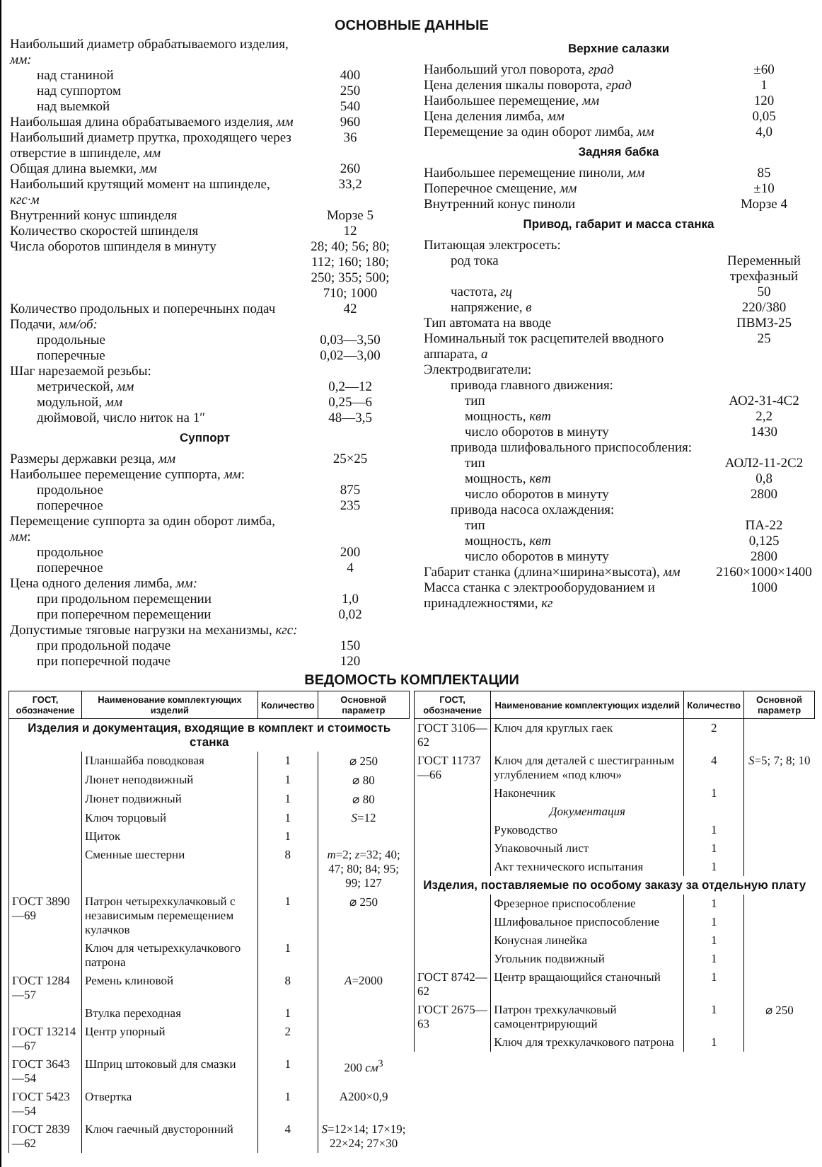ОСНОВНЫЕ ДАННЫЕ
| Наибольший диаметр обрабатываемого изделия, мм: | |
| над станиной | 400 |
| над суппортом | 250 |
| над выемкой | 540 |
| Наибольшая длина обрабатываемого изделия, мм | 960 |
| Наибольший диаметр прутка, проходящего через отверстие в шпинделе, мм | 36 |
| Общая длина выемки, мм | 260 |
| Наибольший крутящий момент на шпинделе, кгс·м | 33,2 |
| Внутренний конус шпинделя | Морзе 5 |
| Количество скоростей шпинделя | 12 |
| Числа оборотов шпинделя в минуту | 28; 40; 56; 80; 112; 160; 180; 250; 355; 500; 710; 1000 |
| Количество продольных и поперечнынх подач | 42 |
| Подачи, мм/об: | |
| продольные | 0,03—3,50 |
| поперечные | 0,02—3,00 |
| Шаг нарезаемой резьбы: | |
| метрической, мм | 0,2—12 |
| модульной, мм | 0,25—6 |
| дюймовой, число ниток на 1″ | 48—3,5 |
Суппорт
| Размеры державки резца, мм | 25×25 |
| Наибольшее перемещение суппорта, мм : | |
| продольное | 875 |
| поперечное | 235 |
| Перемещение суппорта за один оборот лимба, мм : | |
| продольное | 200 |
| поперечное | 4 |
| Цена одного деления лимба, мм: | |
| при продольном перемещении | 1,0 |
| при поперечном перемещении | 0,02 |
| Допустимые тяговые нагрузки на механизмы, кгс: | |
| при продольной подаче | 150 |
| при поперечной подаче | 120 |
Верхние салазки
| Наибольший угол поворота, град | ±60 |
| Цена деления шкалы поворота, град | 1 |
| Наибольшее перемещение, мм | 120 |
| Цена деления лимба, мм | 0,05 |
| Перемещение за один оборот лимба, мм | 4,0 |
Задняя бабка
| Наибольшее перемещение пиноли, мм | 85 |
| Поперечное смещение, мм | ±10 |
| Внутренний конус пиноли | Морзе 4 |
Привод, габарит и масса станка
| Питающая электросеть: | |
| род тока | Переменный трехфазный |
| частота, гц | 50 |
| напряжение, в | 220/380 |
| Тип автомата на вводе | ПВМЗ-25 |
| Номинальный ток расцепителей вводного аппарата, а | 25 |
| Электродвигатели: | |
| привода главного движения: | |
| тип | АО2-31-4С2 |
| мощность, квт | 2,2 |
| число оборотов в минуту | 1430 |
| привода шлифовального приспособления: | |
| тип | АОЛ2-11-2С2 |
| мощность, квт | 0,8 |
| число оборотов в минуту | 2800 |
| привода насоса охлаждения: | |
| тип | ПА-22 |
| мощность, квт | 0,125 |
| число оборотов в минуту | 2800 |
| Габарит станка (длина×ширина×высота), мм | 2160×1000×1400 |
| Масса станка с электрооборудованием и принадлежностями, кг | 1000 |
ВЕДОМОСТЬ КОМПЛЕКТАЦИИ
| ГОСТ, обозначение | Наименование комплектующих изделий | Количество | Основной параметр |
| --- | --- | --- | --- |
| Изделия и документация, входящие в комплект и стоимость станка | | | |
| | Планшайба поводковая | 1 | ⌀ 250 |
| | Люнет неподвижный | 1 | ⌀ 80 |
| | Люнет подвижный | 1 | ⌀ 80 |
| | Ключ торцовый | 1 | S =12 |
| | Щиток | 1 | |
| | Сменные шестерни | 8 | m =2; z =32; 40; 47; 80; 84; 95; 99; 127 |
| ГОСТ 3890—69 | Патрон четырехкулачковый с независимым перемещением кулачков | 1 | ⌀ 250 |
| | Ключ для четырехкулачкового патрона | 1 | |
| ГОСТ 1284—57 | Ремень клиновой | 8 | A =2000 |
| | Втулка переходная | 1 | |
| ГОСТ 13214—67 | Центр упорный | 2 | |
| ГОСТ 3643—54 | Шприц штоковый для смазки | 1 | 200 см<sup>3</sup> |
| ГОСТ 5423—54 | Отвертка | 1 | А200×0,9 |
| ГОСТ 2839—62 | Ключ гаечный двусторонний | 4 | S =12×14; 17×19; 22×24; 27×30 |
| ГОСТ, обозначение | Наименование комплектующих изделий | Количество | Основной параметр |
| --- | --- | --- | --- |
| ГОСТ 3106—62 | Ключ для круглых гаек | 2 | |
| ГОСТ 11737—66 | Ключ для деталей с шестигранным углублением «под ключ» | 4 | S =5; 7; 8; 10 |
| | Наконечник | 1 | |
| | Документация | | |
| | Руководство | 1 | |
| | Упаковочный лист | 1 | |
| | Акт технического испытания | 1 | |
| Изделия, поставляемые по особому заказу за отдельную плату | | | |
| | Фрезерное приспособление | 1 | |
| | Шлифовальное приспособление | 1 | |
| | Конусная линейка | 1 | |
| | Угольник подвижный | 1 | |
| ГОСТ 8742—62 | Центр вращающийся станочный | 1 | |
| ГОСТ 2675—63 | Патрон трехкулачковый самоцентрирующий | 1 | ⌀ 250 |
| | Ключ для трехкулачкового патрона | 1 | |